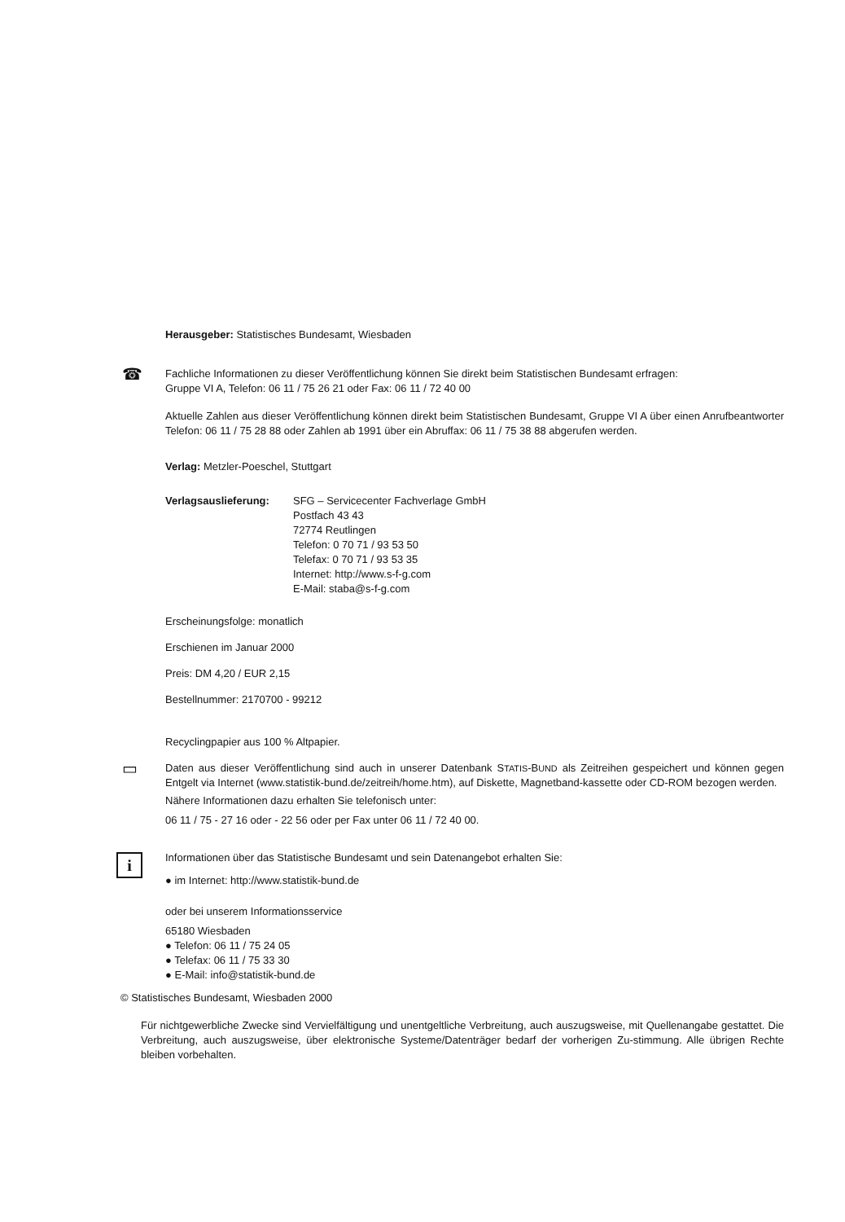Herausgeber: Statistisches Bundesamt, Wiesbaden
☎
Fachliche Informationen zu dieser Veröffentlichung können Sie direkt beim Statistischen Bundesamt erfragen:
Gruppe VI A, Telefon: 06 11 / 75 26 21 oder Fax: 06 11 / 72 40 00
Aktuelle Zahlen aus dieser Veröffentlichung können direkt beim Statistischen Bundesamt, Gruppe VI A über einen Anrufbeantworter Telefon: 06 11 / 75 28 88 oder Zahlen ab 1991 über ein Abruffax: 06 11 / 75 38 88 abgerufen werden.
Verlag: Metzler-Poeschel, Stuttgart
| Verlagsauslieferung: | SFG – Servicecenter Fachverlage GmbH Postfach 43 43 72774 Reutlingen Telefon: 0 70 71 / 93 53 50 Telefax: 0 70 71 / 93 53 35 Internet: http://www.s-f-g.com E-Mail: staba@s-f-g.com |
Erscheinungsfolge: monatlich
Erschienen im Januar 2000
Preis: DM 4,20 / EUR 2,15
Bestellnummer: 2170700 - 99212
Recyclingpapier aus 100 % Altpapier.
▭
Daten aus dieser Veröffentlichung sind auch in unserer Datenbank STATIS-BUND als Zeitreihen gespeichert und können gegen Entgelt via Internet (www.statistik-bund.de/zeitreih/home.htm), auf Diskette, Magnetband-kassette oder CD-ROM bezogen werden.
Nähere Informationen dazu erhalten Sie telefonisch unter:
06 11 / 75 - 27 16 oder - 22 56 oder per Fax unter 06 11 / 72 40 00.
i
Informationen über das Statistische Bundesamt und sein Datenangebot erhalten Sie:
● im Internet: http://www.statistik-bund.de
oder bei unserem Informationsservice
65180 Wiesbaden
● Telefon: 06 11 / 75 24 05
● Telefax: 06 11 / 75 33 30
● E-Mail: info@statistik-bund.de
© Statistisches Bundesamt, Wiesbaden 2000
Für nichtgewerbliche Zwecke sind Vervielfältigung und unentgeltliche Verbreitung, auch auszugsweise, mit Quellenangabe gestattet. Die Verbreitung, auch auszugsweise, über elektronische Systeme/Datenträger bedarf der vorherigen Zu-stimmung. Alle übrigen Rechte bleiben vorbehalten.